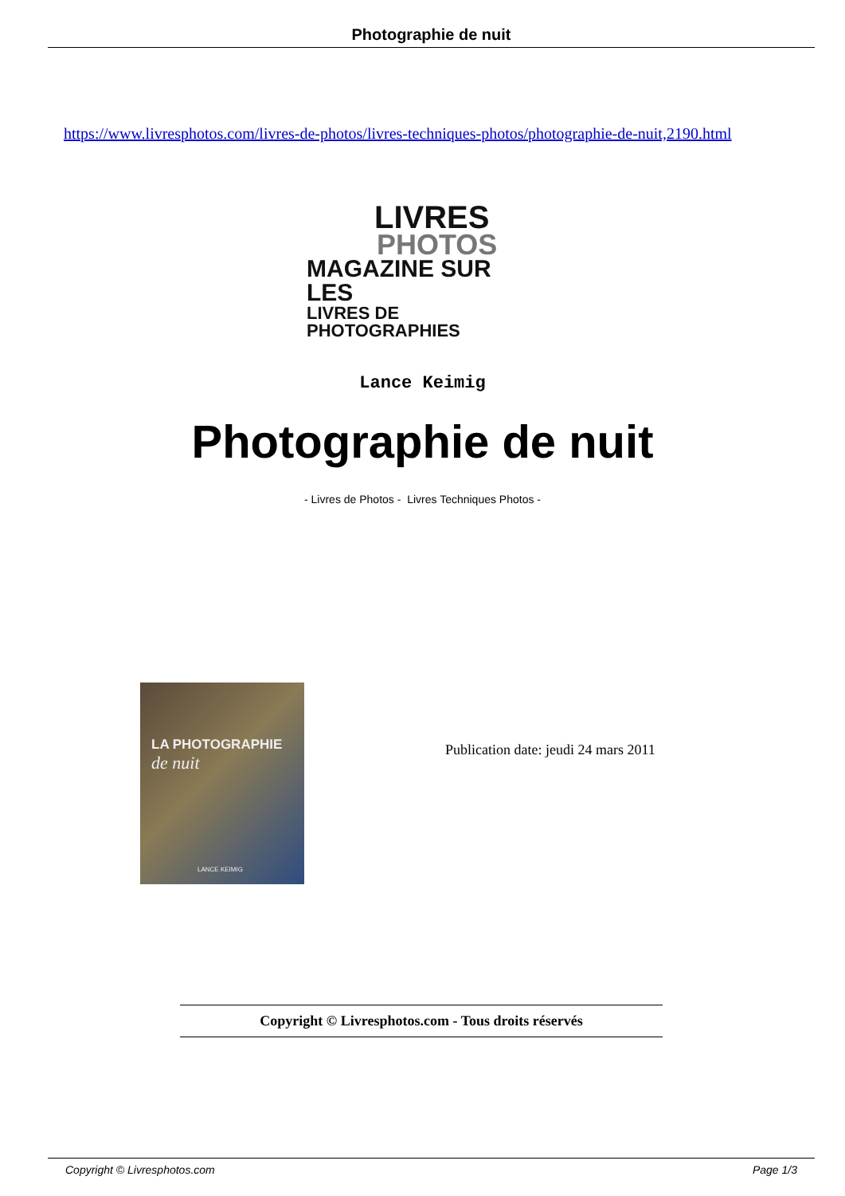Photographie de nuit
https://www.livresphotos.com/livres-de-photos/livres-techniques-photos/photographie-de-nuit,2190.html
LIVRES
PHOTOS
MAGAZINE SUR LES
LIVRES DE PHOTOGRAPHIES
Lance Keimig
Photographie de nuit
- Livres de Photos - Livres Techniques Photos -
LA PHOTOGRAPHIE
de nuit
LANCE KEIMIG
Publication date: jeudi 24 mars 2011
Copyright © Livresphotos.com - Tous droits réservés
Copyright © Livresphotos.com Page 1/3